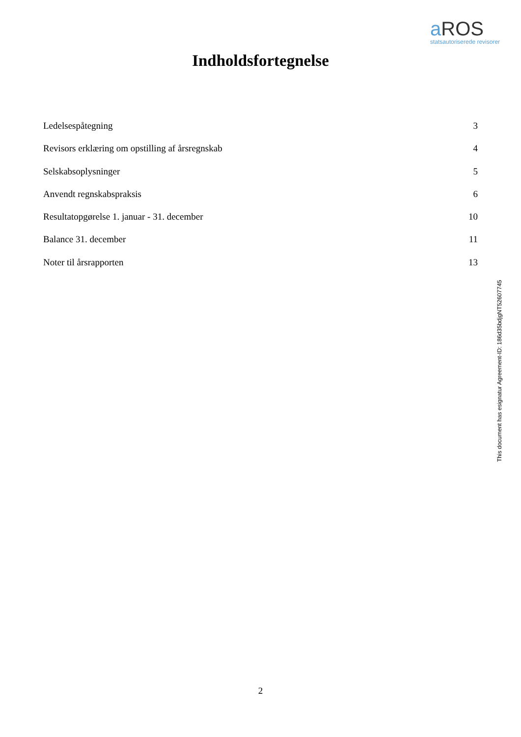a ROS
statsautoriserede revisorer
Indholdsfortegnelse
Ledelsespåtegning 3
Revisors erklæring om opstilling af årsregnskab 4
Selskabsoplysninger 5
Anvendt regnskabspraksis 6
Resultatopgørelse 1. januar - 31. december 10
Balance 31. december 11
Noter til årsrapporten 13
This document has esignatur Agreement-ID: 186d35bdjgNT52607745
2